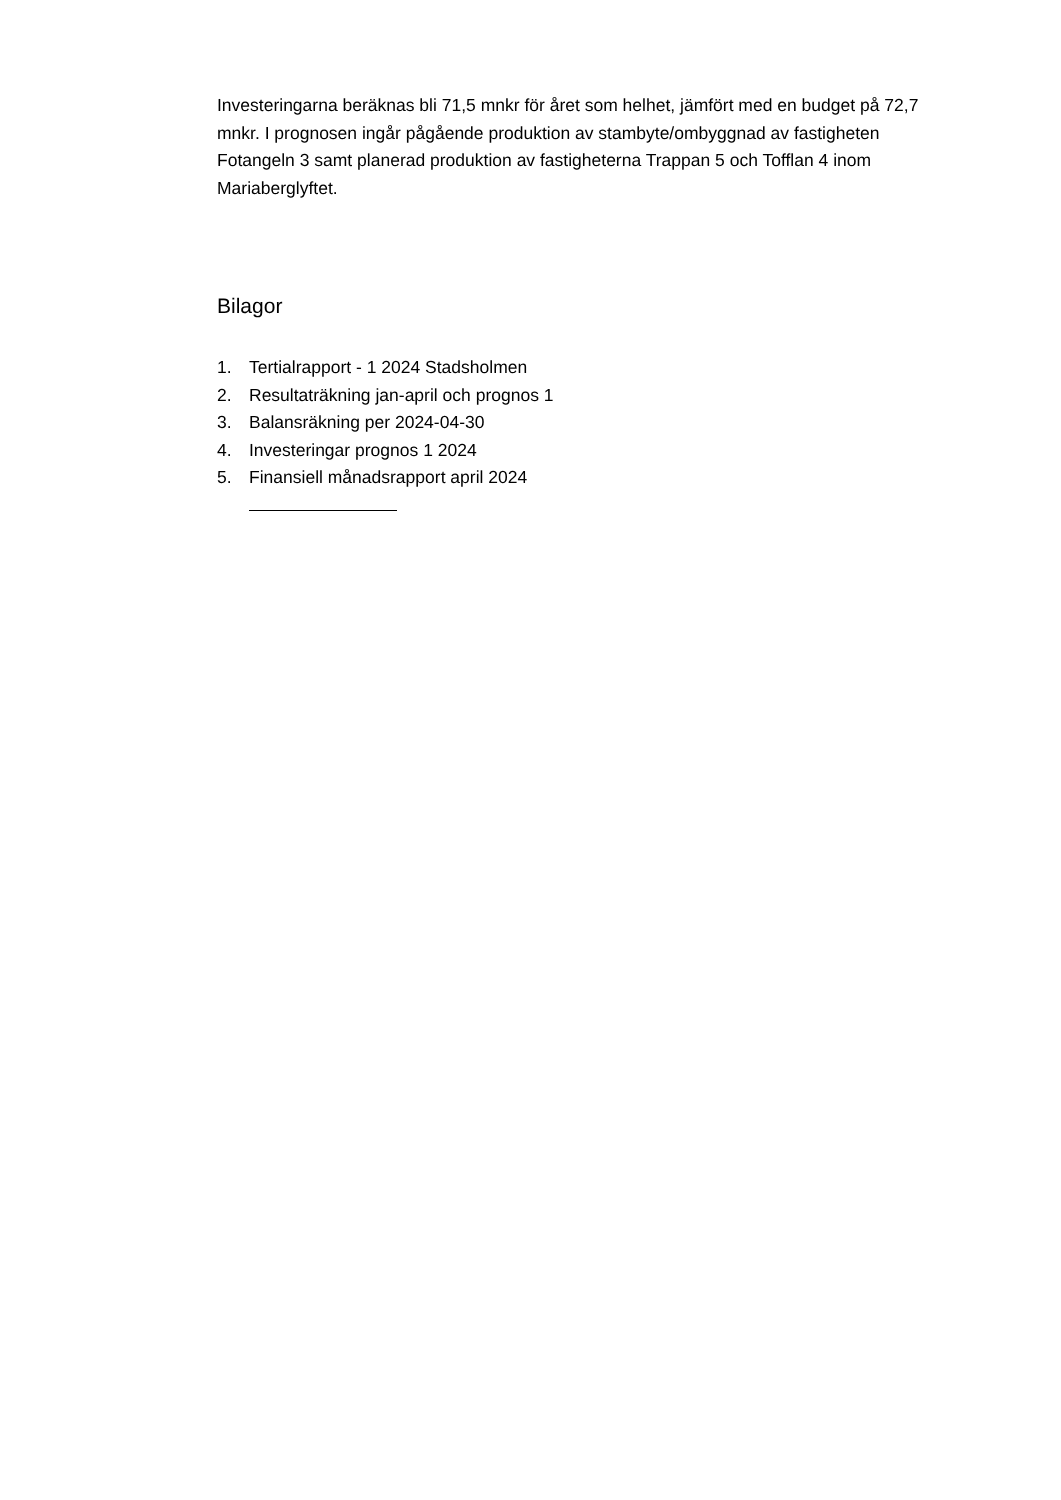Investeringarna beräknas bli 71,5 mnkr för året som helhet, jämfört med en budget på 72,7 mnkr. I prognosen ingår pågående produktion av stambyte/ombyggnad av fastigheten Fotangeln 3 samt planerad produktion av fastigheterna Trappan 5 och Tofflan 4 inom Mariaberglyftet.
Bilagor
1. Tertialrapport - 1 2024 Stadsholmen
2. Resultaträkning jan-april och prognos 1
3. Balansräkning per 2024-04-30
4. Investeringar prognos 1 2024
5. Finansiell månadsrapport april 2024